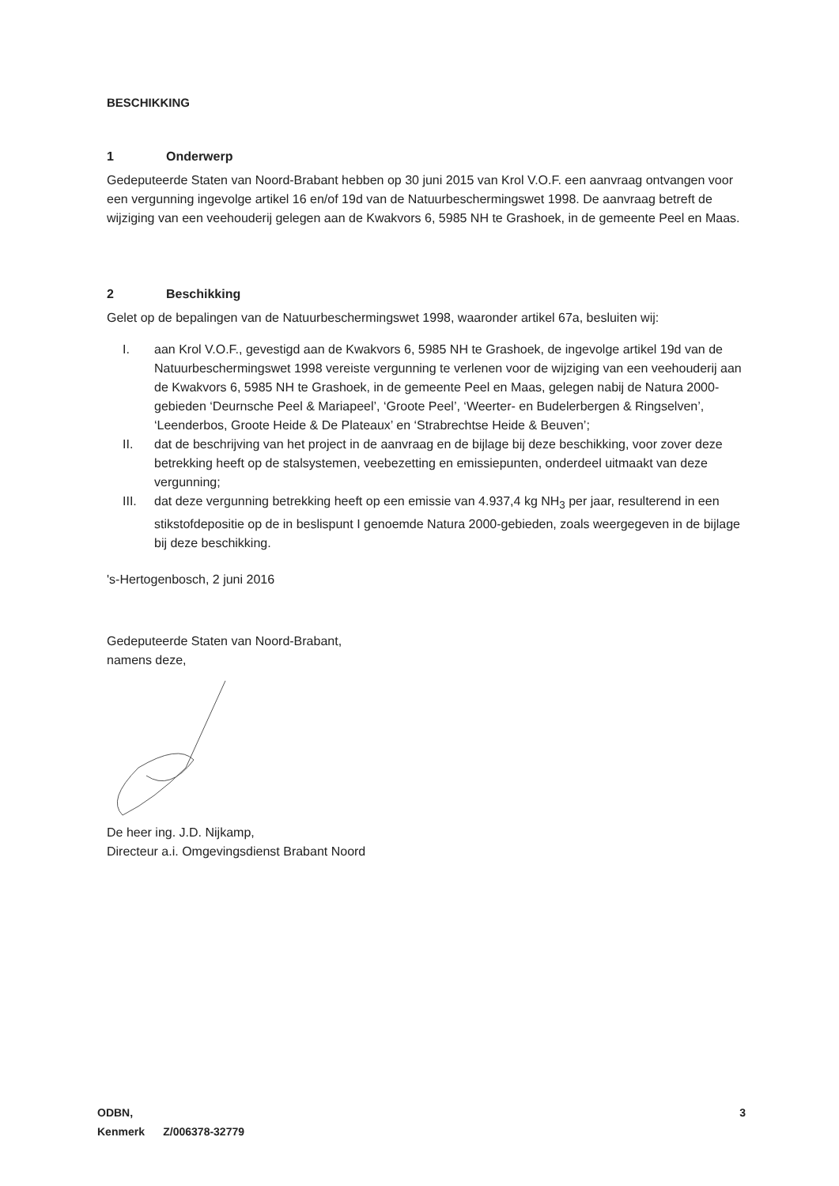BESCHIKKING
1 Onderwerp
Gedeputeerde Staten van Noord-Brabant hebben op 30 juni 2015 van Krol V.O.F. een aanvraag ontvangen voor een vergunning ingevolge artikel 16 en/of 19d van de Natuurbeschermingswet 1998. De aanvraag betreft de wijziging van een veehouderij gelegen aan de Kwakvors 6, 5985 NH te Grashoek, in de gemeente Peel en Maas.
2 Beschikking
Gelet op de bepalingen van de Natuurbeschermingswet 1998, waaronder artikel 67a, besluiten wij:
I. aan Krol V.O.F., gevestigd aan de Kwakvors 6, 5985 NH te Grashoek, de ingevolge artikel 19d van de Natuurbeschermingswet 1998 vereiste vergunning te verlenen voor de wijziging van een veehouderij aan de Kwakvors 6, 5985 NH te Grashoek, in de gemeente Peel en Maas, gelegen nabij de Natura 2000-gebieden ‘Deurnsche Peel & Mariapeel’, ‘Groote Peel’, ‘Weerter- en Budelerbergen & Ringselven’, ‘Leenderbos, Groote Heide & De Plateaux’ en ‘Strabrechtse Heide & Beuven’;
II. dat de beschrijving van het project in de aanvraag en de bijlage bij deze beschikking, voor zover deze betrekking heeft op de stalsystemen, veebezetting en emissiepunten, onderdeel uitmaakt van deze vergunning;
III. dat deze vergunning betrekking heeft op een emissie van 4.937,4 kg NH<sub>3</sub> per jaar, resulterend in een stikstofdepositie op de in beslispunt I genoemde Natura 2000-gebieden, zoals weergegeven in de bijlage bij deze beschikking.
's-Hertogenbosch, 2 juni 2016
Gedeputeerde Staten van Noord-Brabant,
namens deze,
De heer ing. J.D. Nijkamp,
Directeur a.i. Omgevingsdienst Brabant Noord
ODBN, 3
Kenmerk Z/006378-32779